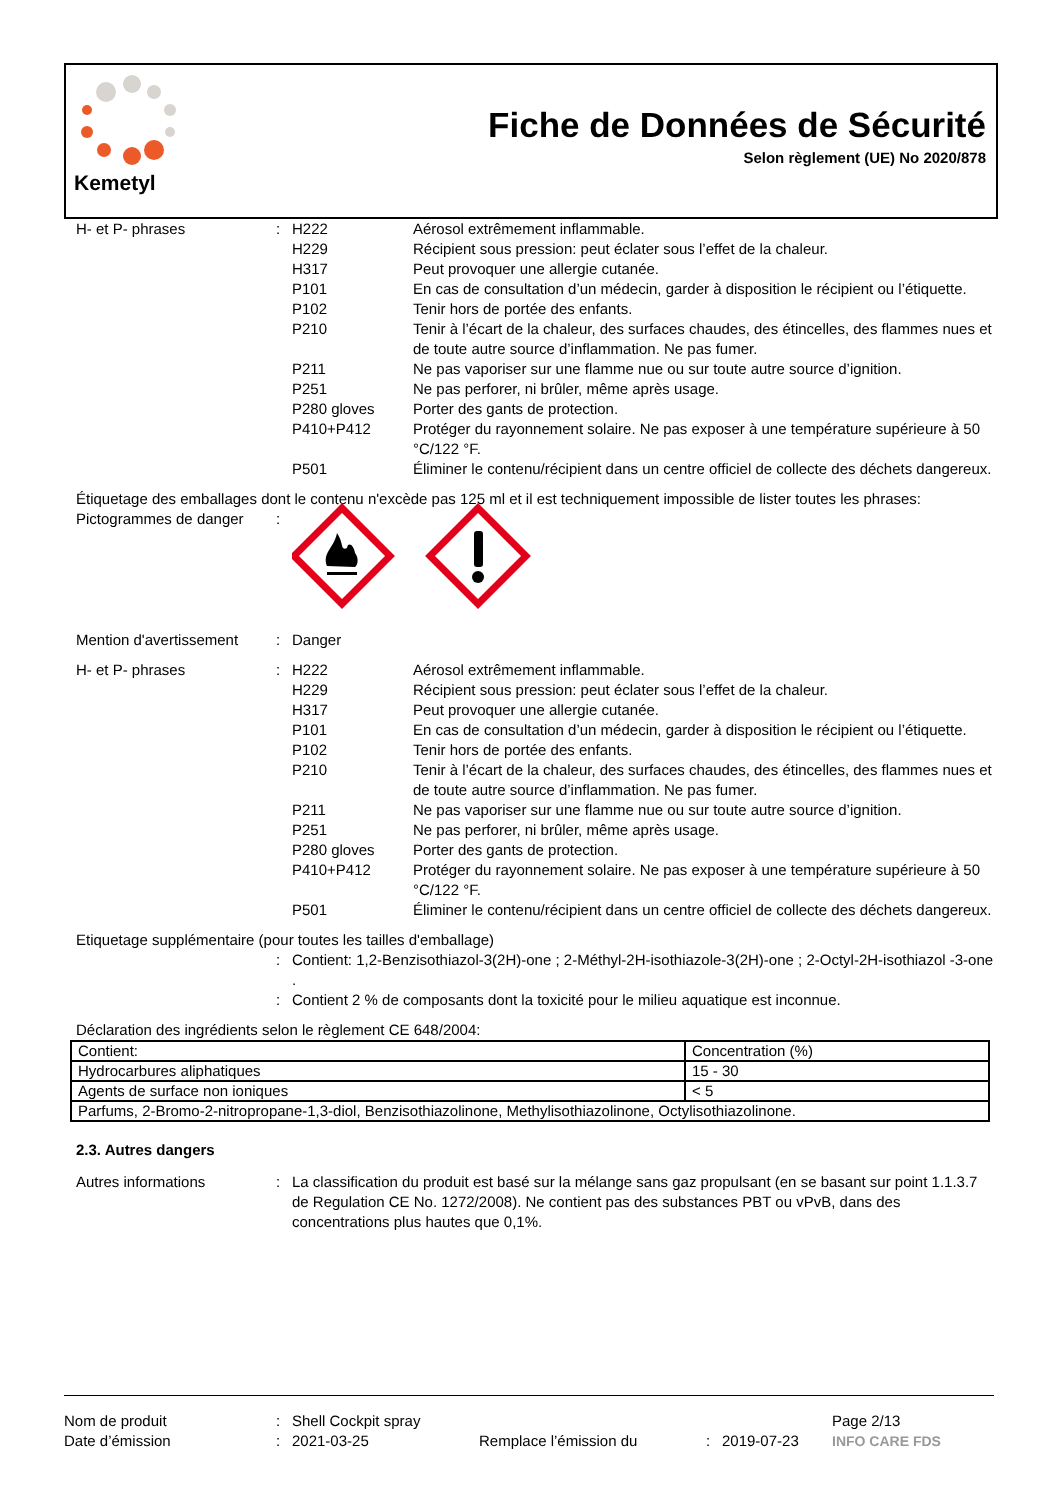Kemetyl
Fiche de Données de Sécurité
Selon règlement (UE) No 2020/878
H- et P- phrases : H222 Aérosol extrêmement inflammable.
H229 Récipient sous pression: peut éclater sous l’effet de la chaleur.
H317 Peut provoquer une allergie cutanée.
P101 En cas de consultation d’un médecin, garder à disposition le récipient ou l’étiquette.
P102 Tenir hors de portée des enfants.
P210 Tenir à l’écart de la chaleur, des surfaces chaudes, des étincelles, des flammes nues et de toute autre source d’inflammation. Ne pas fumer.
P211 Ne pas vaporiser sur une flamme nue ou sur toute autre source d’ignition.
P251 Ne pas perforer, ni brûler, même après usage.
P280 gloves Porter des gants de protection.
P410+P412 Protéger du rayonnement solaire. Ne pas exposer à une température supérieure à 50 °C/122 °F.
P501 Éliminer le contenu/récipient dans un centre officiel de collecte des déchets dangereux.
Étiquetage des emballages dont le contenu n'excède pas 125 ml et il est techniquement impossible de lister toutes les phrases:
Pictogrammes de danger :
Mention d'avertissement
: Danger
H- et P- phrases : H222 Aérosol extrêmement inflammable.
H229 Récipient sous pression: peut éclater sous l’effet de la chaleur.
H317 Peut provoquer une allergie cutanée.
P101 En cas de consultation d’un médecin, garder à disposition le récipient ou l’étiquette.
P102 Tenir hors de portée des enfants.
P210 Tenir à l’écart de la chaleur, des surfaces chaudes, des étincelles, des flammes nues et de toute autre source d’inflammation. Ne pas fumer.
P211 Ne pas vaporiser sur une flamme nue ou sur toute autre source d’ignition.
P251 Ne pas perforer, ni brûler, même après usage.
P280 gloves Porter des gants de protection.
P410+P412 Protéger du rayonnement solaire. Ne pas exposer à une température supérieure à 50 °C/122 °F.
P501 Éliminer le contenu/récipient dans un centre officiel de collecte des déchets dangereux.
Etiquetage supplémentaire (pour toutes les tailles d'emballage)
: Contient: 1,2-Benzisothiazol-3(2H)-one ; 2-Méthyl-2H-isothiazole-3(2H)-one ; 2-Octyl-2H-isothiazol -3-one .
: Contient 2 % de composants dont la toxicité pour le milieu aquatique est inconnue.
Déclaration des ingrédients selon le règlement CE 648/2004:
| Contient: | Concentration (%) |
| Hydrocarbures aliphatiques | 15 - 30 |
| Agents de surface non ioniques | < 5 |
| Parfums, 2-Bromo-2-nitropropane-1,3-diol, Benzisothiazolinone, Methylisothiazolinone, Octylisothiazolinone. | |
2.3. Autres dangers
Autres informations : La classification du produit est basé sur la mélange sans gaz propulsant (en se basant sur point 1.1.3.7 de Regulation CE No. 1272/2008). Ne contient pas des substances PBT ou vPvB, dans des concentrations plus hautes que 0,1%.
Nom de produit : Shell Cockpit spray Page 2/13
Date d’émission : 2021-03-25 Remplace l’émission du : 2019-07-23 INFO CARE FDS